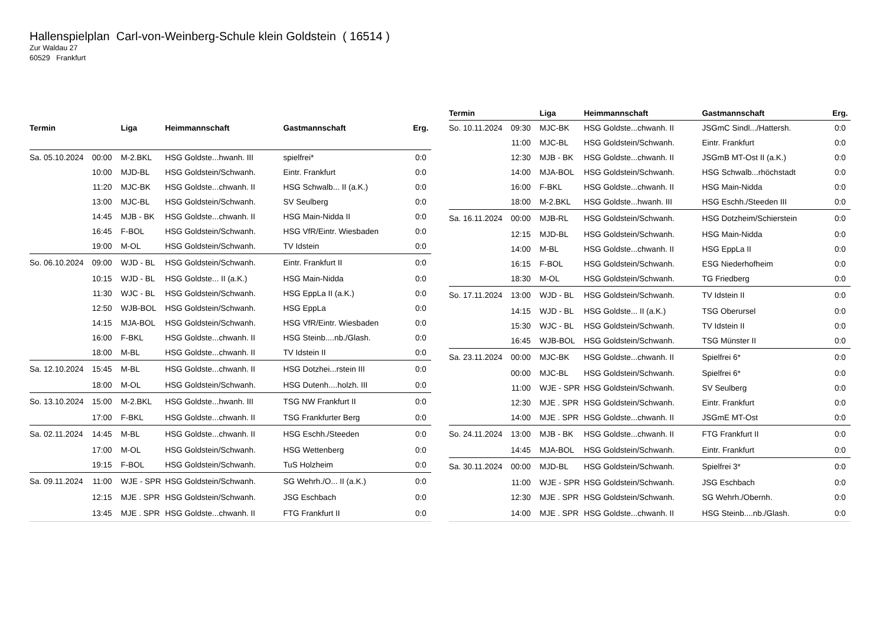Hallenspielplan Carl-von-Weinberg-Schule klein Goldstein ( 16514 )
Zur Waldau 27
60529 Frankfurt
| Termin | | Liga | Heimmannschaft | Gastmannschaft | Erg. |
| --- | --- | --- | --- | --- | --- |
| Sa. 05.10.2024 | 00:00 | M-2.BKL | HSG Goldste...hwanh. III | spielfrei* | 0:0 |
| | 10:00 | MJD-BL | HSG Goldstein/Schwanh. | Eintr. Frankfurt | 0:0 |
| | 11:20 | MJC-BK | HSG Goldste...chwanh. II | HSG Schwalb... II (a.K.) | 0:0 |
| | 13:00 | MJC-BL | HSG Goldstein/Schwanh. | SV Seulberg | 0:0 |
| | 14:45 | MJB - BK | HSG Goldste...chwanh. II | HSG Main-Nidda II | 0:0 |
| | 16:45 | F-BOL | HSG Goldstein/Schwanh. | HSG VfR/Eintr. Wiesbaden | 0:0 |
| | 19:00 | M-OL | HSG Goldstein/Schwanh. | TV Idstein | 0:0 |
| So. 06.10.2024 | 09:00 | WJD - BL | HSG Goldstein/Schwanh. | Eintr. Frankfurt II | 0:0 |
| | 10:15 | WJD - BL | HSG Goldste... II (a.K.) | HSG Main-Nidda | 0:0 |
| | 11:30 | WJC - BL | HSG Goldstein/Schwanh. | HSG EppLa II (a.K.) | 0:0 |
| | 12:50 | WJB-BOL | HSG Goldstein/Schwanh. | HSG EppLa | 0:0 |
| | 14:15 | MJA-BOL | HSG Goldstein/Schwanh. | HSG VfR/Eintr. Wiesbaden | 0:0 |
| | 16:00 | F-BKL | HSG Goldste...chwanh. II | HSG Steinb....nb./Glash. | 0:0 |
| | 18:00 | M-BL | HSG Goldste...chwanh. II | TV Idstein II | 0:0 |
| Sa. 12.10.2024 | 15:45 | M-BL | HSG Goldste...chwanh. II | HSG Dotzhei...rstein III | 0:0 |
| | 18:00 | M-OL | HSG Goldstein/Schwanh. | HSG Dutenh....holzh. III | 0:0 |
| So. 13.10.2024 | 15:00 | M-2.BKL | HSG Goldste...hwanh. III | TSG NW Frankfurt II | 0:0 |
| | 17:00 | F-BKL | HSG Goldste...chwanh. II | TSG Frankfurter Berg | 0:0 |
| Sa. 02.11.2024 | 14:45 | M-BL | HSG Goldste...chwanh. II | HSG Eschh./Steeden | 0:0 |
| | 17:00 | M-OL | HSG Goldstein/Schwanh. | HSG Wettenberg | 0:0 |
| | 19:15 | F-BOL | HSG Goldstein/Schwanh. | TuS Holzheim | 0:0 |
| Sa. 09.11.2024 | 11:00 | WJE - SPR | HSG Goldstein/Schwanh. | SG Wehrh./O... II (a.K.) | 0:0 |
| | 12:15 | MJE . SPR | HSG Goldstein/Schwanh. | JSG Eschbach | 0:0 |
| | 13:45 | MJE . SPR | HSG Goldste...chwanh. II | FTG Frankfurt II | 0:0 |
| Termin | | Liga | Heimmannschaft | Gastmannschaft | Erg. |
| --- | --- | --- | --- | --- | --- |
| So. 10.11.2024 | 09:30 | MJC-BK | HSG Goldste...chwanh. II | JSGmC Sindl.../Hattersh. | 0:0 |
| | 11:00 | MJC-BL | HSG Goldstein/Schwanh. | Eintr. Frankfurt | 0:0 |
| | 12:30 | MJB - BK | HSG Goldste...chwanh. II | JSGmB MT-Ost II (a.K.) | 0:0 |
| | 14:00 | MJA-BOL | HSG Goldstein/Schwanh. | HSG Schwalb...rhöchstadt | 0:0 |
| | 16:00 | F-BKL | HSG Goldste...chwanh. II | HSG Main-Nidda | 0:0 |
| | 18:00 | M-2.BKL | HSG Goldste...hwanh. III | HSG Eschh./Steeden III | 0:0 |
| Sa. 16.11.2024 | 00:00 | MJB-RL | HSG Goldstein/Schwanh. | HSG Dotzheim/Schierstein | 0:0 |
| | 12:15 | MJD-BL | HSG Goldstein/Schwanh. | HSG Main-Nidda | 0:0 |
| | 14:00 | M-BL | HSG Goldste...chwanh. II | HSG EppLa II | 0:0 |
| | 16:15 | F-BOL | HSG Goldstein/Schwanh. | ESG Niederhofheim | 0:0 |
| | 18:30 | M-OL | HSG Goldstein/Schwanh. | TG Friedberg | 0:0 |
| So. 17.11.2024 | 13:00 | WJD - BL | HSG Goldstein/Schwanh. | TV Idstein II | 0:0 |
| | 14:15 | WJD - BL | HSG Goldste... II (a.K.) | TSG Oberursel | 0:0 |
| | 15:30 | WJC - BL | HSG Goldstein/Schwanh. | TV Idstein II | 0:0 |
| | 16:45 | WJB-BOL | HSG Goldstein/Schwanh. | TSG Münster II | 0:0 |
| Sa. 23.11.2024 | 00:00 | MJC-BK | HSG Goldste...chwanh. II | Spielfrei 6* | 0:0 |
| | 00:00 | MJC-BL | HSG Goldstein/Schwanh. | Spielfrei 6* | 0:0 |
| | 11:00 | WJE - SPR | HSG Goldstein/Schwanh. | SV Seulberg | 0:0 |
| | 12:30 | MJE . SPR | HSG Goldstein/Schwanh. | Eintr. Frankfurt | 0:0 |
| | 14:00 | MJE . SPR | HSG Goldste...chwanh. II | JSGmE MT-Ost | 0:0 |
| So. 24.11.2024 | 13:00 | MJB - BK | HSG Goldste...chwanh. II | FTG Frankfurt II | 0:0 |
| | 14:45 | MJA-BOL | HSG Goldstein/Schwanh. | Eintr. Frankfurt | 0:0 |
| Sa. 30.11.2024 | 00:00 | MJD-BL | HSG Goldstein/Schwanh. | Spielfrei 3* | 0:0 |
| | 11:00 | WJE - SPR | HSG Goldstein/Schwanh. | JSG Eschbach | 0:0 |
| | 12:30 | MJE . SPR | HSG Goldstein/Schwanh. | SG Wehrh./Obernh. | 0:0 |
| | 14:00 | MJE . SPR | HSG Goldste...chwanh. II | HSG Steinb....nb./Glash. | 0:0 |